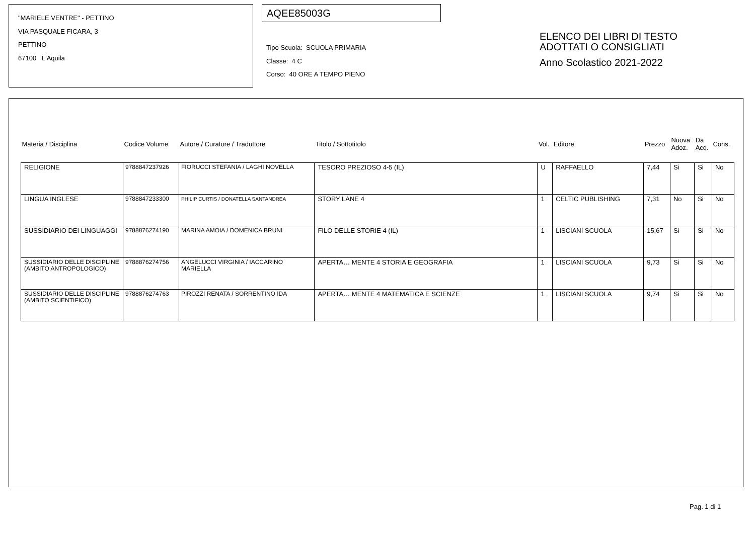"MARIELE VENTRE" - PETTINO
VIA PASQUALE FICARA, 3
PETTINO
67100 L'Aquila
AQEE85003G
Tipo Scuola: SCUOLA PRIMARIA
Classe: 4 C
Corso: 40 ORE A TEMPO PIENO
ELENCO DEI LIBRI DI TESTO
ADOTTATI O CONSIGLIATI
Anno Scolastico 2021-2022
| Materia / Disciplina | Codice Volume | Autore / Curatore / Traduttore | Titolo / Sottotitolo | Vol. | Editore | Prezzo | Nuova Adoz. | Da Acq. | Cons. |
| --- | --- | --- | --- | --- | --- | --- | --- | --- | --- |
| RELIGIONE | 9788847237926 | FIORUCCI STEFANIA / LAGHI NOVELLA | TESORO PREZIOSO 4-5 (IL) | U | RAFFAELLO | 7,44 | Si | Si | No |
| LINGUA INGLESE | 9788847233300 | PHILIP CURTIS / DONATELLA SANTANDREA | STORY LANE 4 | 1 | CELTIC PUBLISHING | 7,31 | No | Si | No |
| SUSSIDIARIO DEI LINGUAGGI | 9788876274190 | MARINA AMOIA / DOMENICA BRUNI | FILO DELLE STORIE 4 (IL) | 1 | LISCIANI SCUOLA | 15,67 | Si | Si | No |
| SUSSIDIARIO DELLE DISCIPLINE (AMBITO ANTROPOLOGICO) | 9788876274756 | ANGELUCCI VIRGINIA / IACCARINO MARIELLA | APERTA… MENTE 4 STORIA E GEOGRAFIA | 1 | LISCIANI SCUOLA | 9,73 | Si | Si | No |
| SUSSIDIARIO DELLE DISCIPLINE (AMBITO SCIENTIFICO) | 9788876274763 | PIROZZI RENATA / SORRENTINO IDA | APERTA… MENTE 4 MATEMATICA E SCIENZE | 1 | LISCIANI SCUOLA | 9,74 | Si | Si | No |
Pag. 1 di 1